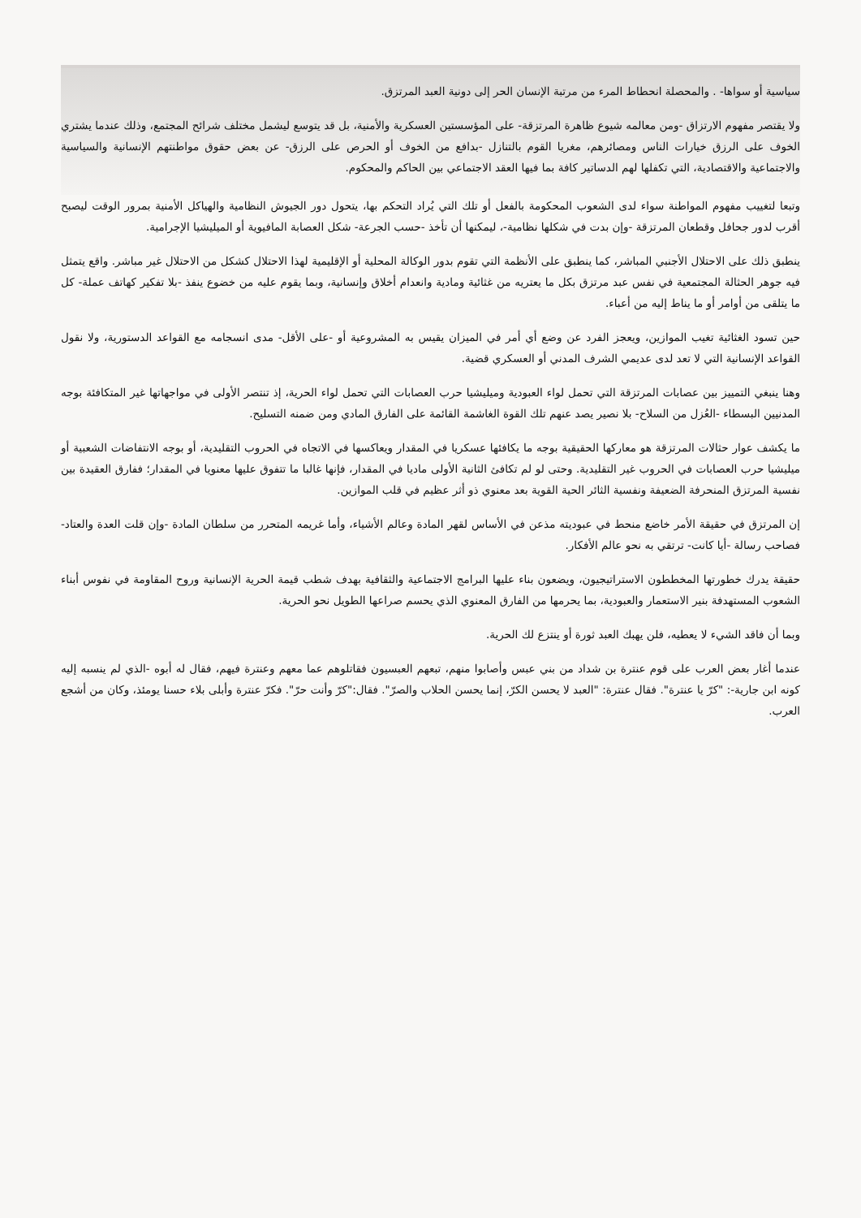سياسية أو سواها- . والمحصلة انحطاط المرء من مرتبة الإنسان الحر إلى دونية العبد المرتزق.
ولا يقتصر مفهوم الارتزاق -ومن معالمه شيوع ظاهرة المرتزقة- على المؤسستين العسكرية والأمنية، بل قد يتوسع ليشمل مختلف شرائح المجتمع، وذلك عندما يشتري الخوف على الرزق خيارات الناس ومصائرهم، مغريا القوم بالتنازل -بدافع من الخوف أو الحرص على الرزق- عن بعض حقوق مواطنتهم الإنسانية والسياسية والاجتماعية والاقتصادية، التي تكفلها لهم الدساتير كافة بما فيها العقد الاجتماعي بين الحاكم والمحكوم.
وتبعا لتغييب مفهوم المواطنة سواء لدى الشعوب المحكومة بالفعل أو تلك التي يُراد التحكم بها، يتحول دور الجيوش النظامية والهياكل الأمنية بمرور الوقت ليصبح أقرب لدور جحافل وقطعان المرتزقة -وإن بدت في شكلها نظامية-، ليمكنها أن تأخذ -حسب الجرعة- شكل العصابة المافيوية أو الميليشيا الإجرامية.
ينطبق ذلك على الاحتلال الأجنبي المباشر، كما ينطبق على الأنظمة التي تقوم بدور الوكالة المحلية أو الإقليمية لهذا الاحتلال كشكل من الاحتلال غير مباشر. واقع يتمثل فيه جوهر الحثالة المجتمعية في نفس عبد مرتزق بكل ما يعتريه من غثائية ومادية وانعدام أخلاق وإنسانية، وبما يقوم عليه من خضوع ينفذ -بلا تفكير كهاتف عملة- كل ما يتلقى من أوامر أو ما يناط إليه من أعباء.
حين تسود الغثائية تغيب الموازين، ويعجز الفرد عن وضع أي أمر في الميزان يقيس به المشروعية أو -على الأقل- مدى انسجامه مع القواعد الدستورية، ولا نقول القواعد الإنسانية التي لا تعد لدى عديمي الشرف المدني أو العسكري قضية.
وهنا ينبغي التمييز بين عصابات المرتزقة التي تحمل لواء العبودية وميليشيا حرب العصابات التي تحمل لواء الحرية، إذ تنتصر الأولى في مواجهاتها غير المتكافئة بوجه المدنيين البسطاء -العُزل من السلاح- بلا نصير يصد عنهم تلك القوة الغاشمة القائمة على الفارق المادي ومن ضمنه التسليح.
ما يكشف عوار حثالات المرتزقة هو معاركها الحقيقية بوجه ما يكافئها عسكريا في المقدار ويعاكسها في الاتجاه في الحروب التقليدية، أو بوجه الانتفاضات الشعبية أو ميليشيا حرب العصابات في الحروب غير التقليدية. وحتى لو لم تكافئ الثانية الأولى ماديا في المقدار، فإنها غالبا ما تتفوق عليها معنويا في المقدار؛ ففارق العقيدة بين نفسية المرتزق المنحرفة الضعيفة ونفسية الثائر الحية القوية بعد معنوي ذو أثر عظيم في قلب الموازين.
إن المرتزق في حقيقة الأمر خاضع منحط في عبوديته مذعن في الأساس لقهر المادة وعالم الأشياء، وأما غريمه المتحرر من سلطان المادة -وإن قلت العدة والعتاد- فصاحب رسالة -أيا كانت- ترتقي به نحو عالم الأفكار.
حقيقة يدرك خطورتها المخططون الاستراتيجيون، ويضعون بناء عليها البرامج الاجتماعية والثقافية بهدف شطب قيمة الحرية الإنسانية وروح المقاومة في نفوس أبناء الشعوب المستهدفة بنير الاستعمار والعبودية، بما يحرمها من الفارق المعنوي الذي يحسم صراعها الطويل نحو الحرية.
وبما أن فاقد الشيء لا يعطيه، فلن يهبك العبد ثورة أو ينتزع لك الحرية.
عندما أغار بعض العرب على قوم عنترة بن شداد من بني عبس وأصابوا منهم، تبعهم العبسيون فقاتلوهم عما معهم وعنترة فيهم، فقال له أبوه -الذي لم ينسبه إليه كونه ابن جارية-: "كرّ يا عنترة". فقال عنترة: "العبد لا يحسن الكرّ، إنما يحسن الحلاب والصرّ". فقال:"كرّ وأنت حرّ". فكرّ عنترة وأبلى بلاء حسنا يومئذ، وكان من أشجع العرب.